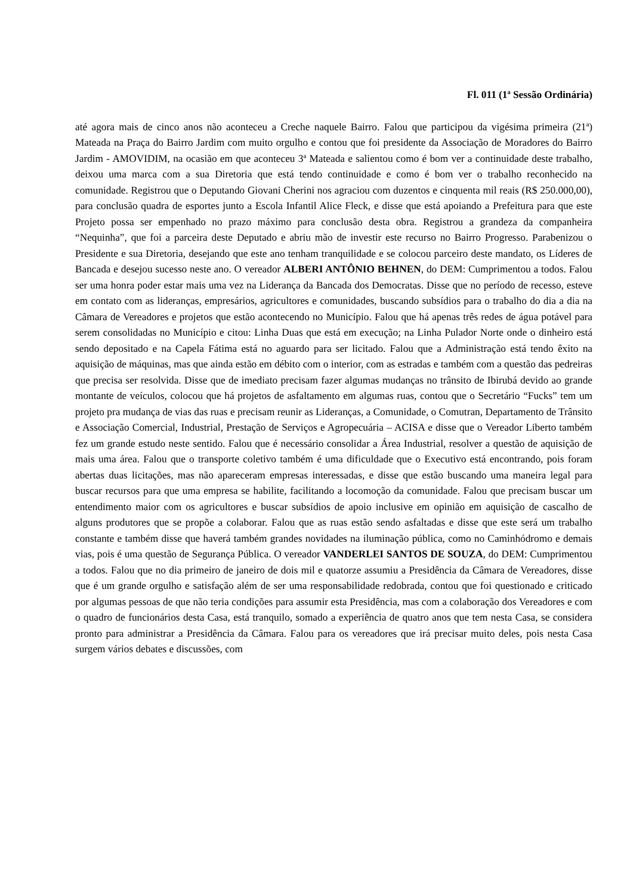Fl. 011 (1ª Sessão Ordinária)
até agora mais de cinco anos não aconteceu a Creche naquele Bairro. Falou que participou da vigésima primeira (21ª) Mateada na Praça do Bairro Jardim com muito orgulho e contou que foi presidente da Associação de Moradores do Bairro Jardim - AMOVIDIM, na ocasião em que aconteceu 3ª Mateada e salientou como é bom ver a continuidade deste trabalho, deixou uma marca com a sua Diretoria que está tendo continuidade e como é bom ver o trabalho reconhecido na comunidade. Registrou que o Deputando Giovani Cherini nos agraciou com duzentos e cinquenta mil reais (R$ 250.000,00), para conclusão quadra de esportes junto a Escola Infantil Alice Fleck, e disse que está apoiando a Prefeitura para que este Projeto possa ser empenhado no prazo máximo para conclusão desta obra. Registrou a grandeza da companheira “Nequinha”, que foi a parceira deste Deputado e abriu mão de investir este recurso no Bairro Progresso. Parabenizou o Presidente e sua Diretoria, desejando que este ano tenham tranquilidade e se colocou parceiro deste mandato, os Líderes de Bancada e desejou sucesso neste ano. O vereador ALBERI ANTÔNIO BEHNEN, do DEM: Cumprimentou a todos. Falou ser uma honra poder estar mais uma vez na Liderança da Bancada dos Democratas. Disse que no período de recesso, esteve em contato com as lideranças, empresários, agricultores e comunidades, buscando subsídios para o trabalho do dia a dia na Câmara de Vereadores e projetos que estão acontecendo no Município. Falou que há apenas três redes de água potável para serem consolidadas no Município e citou: Linha Duas que está em execução; na Linha Pulador Norte onde o dinheiro está sendo depositado e na Capela Fátima está no aguardo para ser licitado. Falou que a Administração está tendo êxito na aquisição de máquinas, mas que ainda estão em débito com o interior, com as estradas e também com a questão das pedreiras que precisa ser resolvida. Disse que de imediato precisam fazer algumas mudanças no trânsito de Ibirubá devido ao grande montante de veículos, colocou que há projetos de asfaltamento em algumas ruas, contou que o Secretário “Fucks” tem um projeto pra mudança de vias das ruas e precisam reunir as Lideranças, a Comunidade, o Comutran, Departamento de Trânsito e Associação Comercial, Industrial, Prestação de Serviços e Agropecuária – ACISA e disse que o Vereador Liberto também fez um grande estudo neste sentido. Falou que é necessário consolidar a Área Industrial, resolver a questão de aquisição de mais uma área. Falou que o transporte coletivo também é uma dificuldade que o Executivo está encontrando, pois foram abertas duas licitações, mas não apareceram empresas interessadas, e disse que estão buscando uma maneira legal para buscar recursos para que uma empresa se habilite, facilitando a locomoção da comunidade. Falou que precisam buscar um entendimento maior com os agricultores e buscar subsídios de apoio inclusive em opinião em aquisição de cascalho de alguns produtores que se propõe a colaborar. Falou que as ruas estão sendo asfaltadas e disse que este será um trabalho constante e também disse que haverá também grandes novidades na iluminação pública, como no Caminhódromo e demais vias, pois é uma questão de Segurança Pública. O vereador VANDERLEI SANTOS DE SOUZA, do DEM: Cumprimentou a todos. Falou que no dia primeiro de janeiro de dois mil e quatorze assumiu a Presidência da Câmara de Vereadores, disse que é um grande orgulho e satisfação além de ser uma responsabilidade redobrada, contou que foi questionado e criticado por algumas pessoas de que não teria condições para assumir esta Presidência, mas com a colaboração dos Vereadores e com o quadro de funcionários desta Casa, está tranquilo, somado a experiência de quatro anos que tem nesta Casa, se considera pronto para administrar a Presidência da Câmara. Falou para os vereadores que irá precisar muito deles, pois nesta Casa surgem vários debates e discussões, com